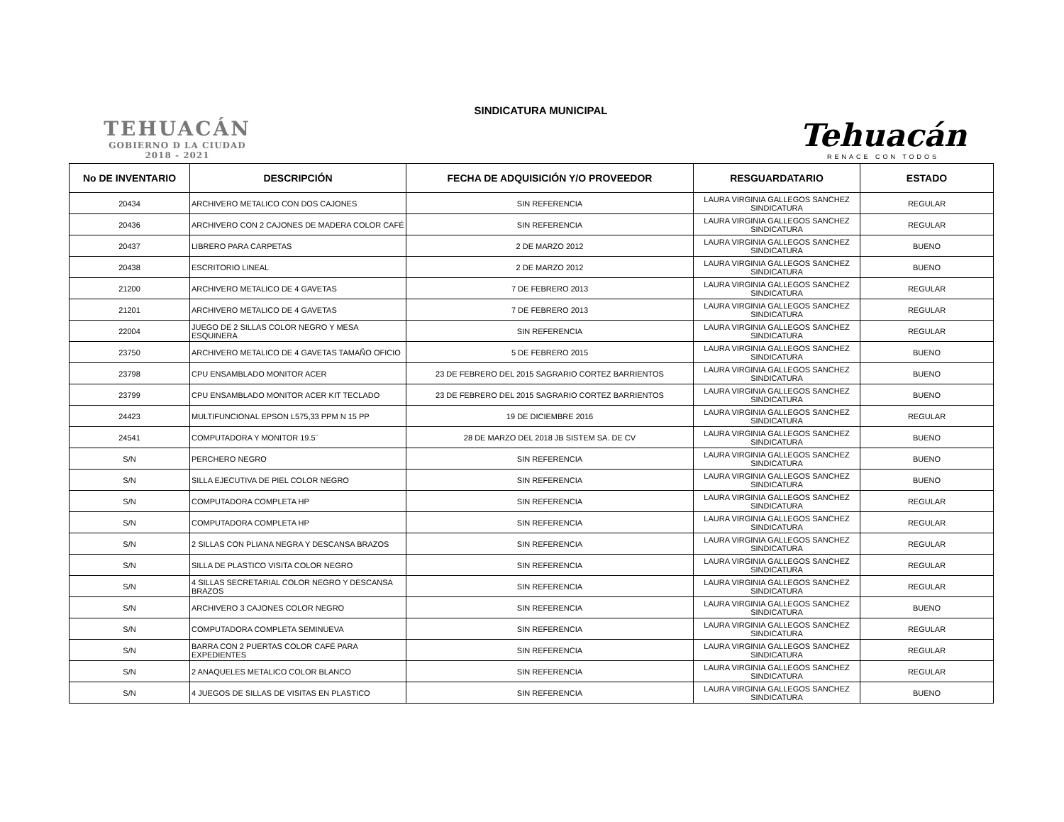TEHUACÁN
GOBIERNO D LA CIUDAD
2018 - 2021
SINDICATURA MUNICIPAL
Tehuacán
RENACE CON TODOS
| No DE INVENTARIO | DESCRIPCIÓN | FECHA DE ADQUISICIÓN Y/O PROVEEDOR | RESGUARDATARIO | ESTADO |
| --- | --- | --- | --- | --- |
| 20434 | ARCHIVERO METALICO CON DOS CAJONES | SIN REFERENCIA | LAURA VIRGINIA GALLEGOS SANCHEZ SINDICATURA | REGULAR |
| 20436 | ARCHIVERO CON 2 CAJONES DE MADERA COLOR CAFÉ | SIN REFERENCIA | LAURA VIRGINIA GALLEGOS SANCHEZ SINDICATURA | REGULAR |
| 20437 | LIBRERO PARA CARPETAS | 2 DE MARZO 2012 | LAURA VIRGINIA GALLEGOS SANCHEZ SINDICATURA | BUENO |
| 20438 | ESCRITORIO LINEAL | 2 DE MARZO 2012 | LAURA VIRGINIA GALLEGOS SANCHEZ SINDICATURA | BUENO |
| 21200 | ARCHIVERO METALICO DE 4 GAVETAS | 7 DE FEBRERO 2013 | LAURA VIRGINIA GALLEGOS SANCHEZ SINDICATURA | REGULAR |
| 21201 | ARCHIVERO METALICO DE 4 GAVETAS | 7 DE FEBRERO 2013 | LAURA VIRGINIA GALLEGOS SANCHEZ SINDICATURA | REGULAR |
| 22004 | JUEGO DE 2 SILLAS COLOR NEGRO Y MESA ESQUINERA | SIN REFERENCIA | LAURA VIRGINIA GALLEGOS SANCHEZ SINDICATURA | REGULAR |
| 23750 | ARCHIVERO METALICO DE 4 GAVETAS TAMAÑO OFICIO | 5 DE FEBRERO 2015 | LAURA VIRGINIA GALLEGOS SANCHEZ SINDICATURA | BUENO |
| 23798 | CPU ENSAMBLADO MONITOR ACER | 23 DE FEBRERO DEL 2015 SAGRARIO CORTEZ BARRIENTOS | LAURA VIRGINIA GALLEGOS SANCHEZ SINDICATURA | BUENO |
| 23799 | CPU ENSAMBLADO MONITOR ACER KIT TECLADO | 23 DE FEBRERO DEL 2015 SAGRARIO CORTEZ BARRIENTOS | LAURA VIRGINIA GALLEGOS SANCHEZ SINDICATURA | BUENO |
| 24423 | MULTIFUNCIONAL EPSON L575,33 PPM N 15 PP | 19 DE DICIEMBRE 2016 | LAURA VIRGINIA GALLEGOS SANCHEZ SINDICATURA | REGULAR |
| 24541 | COMPUTADORA Y MONITOR 19.5¨ | 28 DE MARZO DEL 2018 JB SISTEM SA. DE CV | LAURA VIRGINIA GALLEGOS SANCHEZ SINDICATURA | BUENO |
| S/N | PERCHERO NEGRO | SIN REFERENCIA | LAURA VIRGINIA GALLEGOS SANCHEZ SINDICATURA | BUENO |
| S/N | SILLA EJECUTIVA DE PIEL COLOR NEGRO | SIN REFERENCIA | LAURA VIRGINIA GALLEGOS SANCHEZ SINDICATURA | BUENO |
| S/N | COMPUTADORA COMPLETA HP | SIN REFERENCIA | LAURA VIRGINIA GALLEGOS SANCHEZ SINDICATURA | REGULAR |
| S/N | COMPUTADORA COMPLETA HP | SIN REFERENCIA | LAURA VIRGINIA GALLEGOS SANCHEZ SINDICATURA | REGULAR |
| S/N | 2 SILLAS CON PLIANA NEGRA Y DESCANSA BRAZOS | SIN REFERENCIA | LAURA VIRGINIA GALLEGOS SANCHEZ SINDICATURA | REGULAR |
| S/N | SILLA DE PLASTICO VISITA COLOR NEGRO | SIN REFERENCIA | LAURA VIRGINIA GALLEGOS SANCHEZ SINDICATURA | REGULAR |
| S/N | 4 SILLAS SECRETARIAL COLOR NEGRO Y DESCANSA BRAZOS | SIN REFERENCIA | LAURA VIRGINIA GALLEGOS SANCHEZ SINDICATURA | REGULAR |
| S/N | ARCHIVERO 3 CAJONES COLOR NEGRO | SIN REFERENCIA | LAURA VIRGINIA GALLEGOS SANCHEZ SINDICATURA | BUENO |
| S/N | COMPUTADORA COMPLETA SEMINUEVA | SIN REFERENCIA | LAURA VIRGINIA GALLEGOS SANCHEZ SINDICATURA | REGULAR |
| S/N | BARRA CON 2 PUERTAS COLOR CAFÉ PARA EXPEDIENTES | SIN REFERENCIA | LAURA VIRGINIA GALLEGOS SANCHEZ SINDICATURA | REGULAR |
| S/N | 2 ANAQUELES METALICO COLOR BLANCO | SIN REFERENCIA | LAURA VIRGINIA GALLEGOS SANCHEZ SINDICATURA | REGULAR |
| S/N | 4 JUEGOS DE SILLAS DE VISITAS EN PLASTICO | SIN REFERENCIA | LAURA VIRGINIA GALLEGOS SANCHEZ SINDICATURA | BUENO |